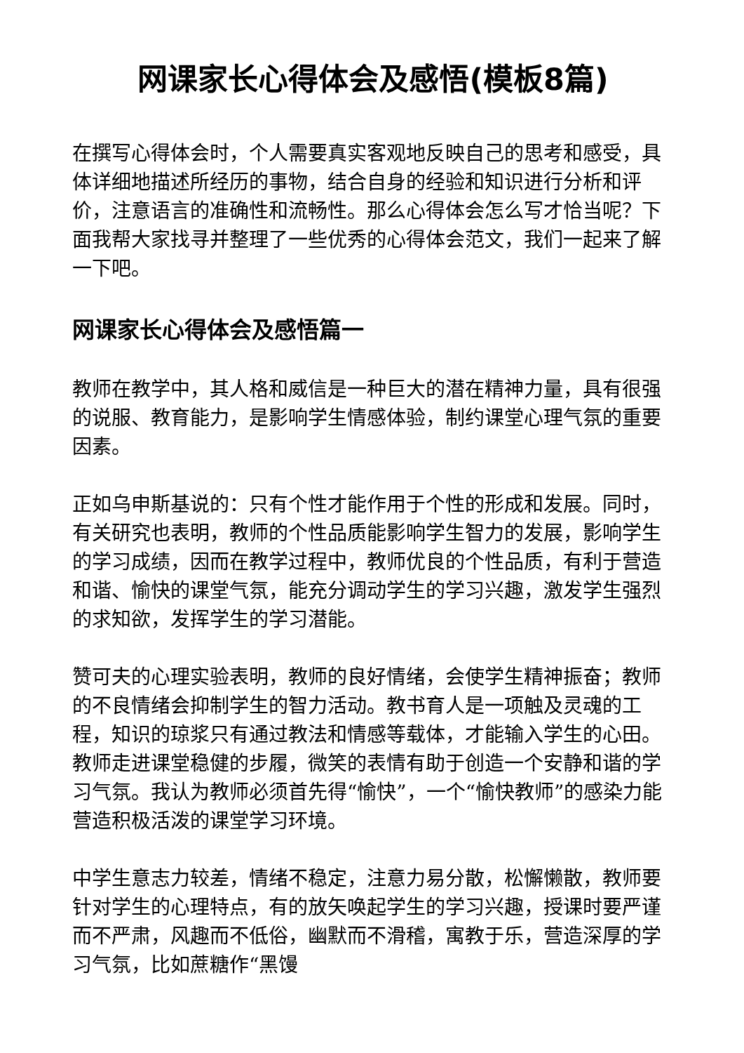网课家长心得体会及感悟(模板8篇)
在撰写心得体会时，个人需要真实客观地反映自己的思考和感受，具体详细地描述所经历的事物，结合自身的经验和知识进行分析和评价，注意语言的准确性和流畅性。那么心得体会怎么写才恰当呢？下面我帮大家找寻并整理了一些优秀的心得体会范文，我们一起来了解一下吧。
网课家长心得体会及感悟篇一
教师在教学中，其人格和威信是一种巨大的潜在精神力量，具有很强的说服、教育能力，是影响学生情感体验，制约课堂心理气氛的重要因素。
正如乌申斯基说的：只有个性才能作用于个性的形成和发展。同时，有关研究也表明，教师的个性品质能影响学生智力的发展，影响学生的学习成绩，因而在教学过程中，教师优良的个性品质，有利于营造和谐、愉快的课堂气氛，能充分调动学生的学习兴趣，激发学生强烈的求知欲，发挥学生的学习潜能。
赞可夫的心理实验表明，教师的良好情绪，会使学生精神振奋；教师的不良情绪会抑制学生的智力活动。教书育人是一项触及灵魂的工程，知识的琼浆只有通过教法和情感等载体，才能输入学生的心田。教师走进课堂稳健的步履，微笑的表情有助于创造一个安静和谐的学习气氛。我认为教师必须首先得“愉快”，一个“愉快教师”的感染力能营造积极活泼的课堂学习环境。
中学生意志力较差，情绪不稳定，注意力易分散，松懈懒散，教师要针对学生的心理特点，有的放矢唤起学生的学习兴趣，授课时要严谨而不严肃，风趣而不低俗，幽默而不滑稽，寓教于乐，营造深厚的学习气氛，比如蔗糖作“黑馒